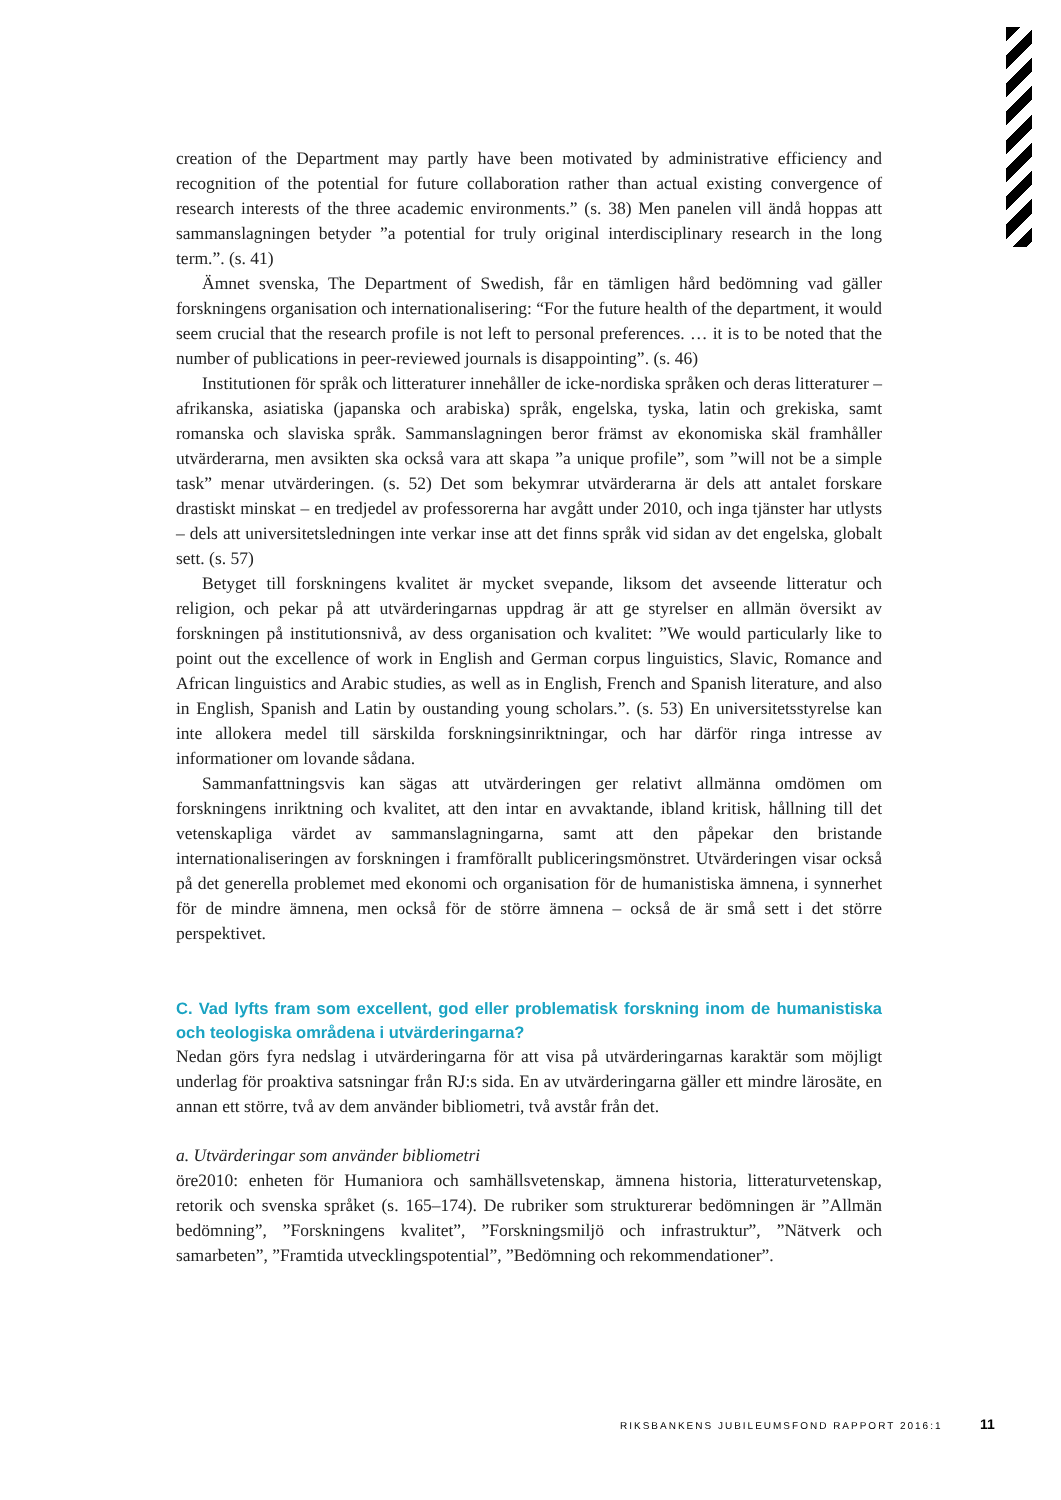creation of the Department may partly have been motivated by administrative efficiency and recognition of the potential for future collaboration rather than actual existing convergence of research interests of the three academic environments.” (s. 38) Men panelen vill ändå hoppas att sammanslagningen betyder ”a potential for truly original interdisciplinary research in the long term.”. (s. 41)
Ämnet svenska, The Department of Swedish, får en tämligen hård bedömning vad gäller forskningens organisation och internationalisering: “For the future health of the department, it would seem crucial that the research profile is not left to personal preferences. … it is to be noted that the number of publications in peer-reviewed journals is disappointing”. (s. 46)
Institutionen för språk och litteraturer innehåller de icke-nordiska språken och deras litteraturer – afrikanska, asiatiska (japanska och arabiska) språk, engelska, tyska, latin och grekiska, samt romanska och slaviska språk. Sammanslagningen beror främst av ekonomiska skäl framhåller utvärderarna, men avsikten ska också vara att skapa ”a unique profile”, som ”will not be a simple task” menar utvärderingen. (s. 52) Det som bekymrar utvärderarna är dels att antalet forskare drastiskt minskat – en tredjedel av professorerna har avgått under 2010, och inga tjänster har utlysts – dels att universitetsledningen inte verkar inse att det finns språk vid sidan av det engelska, globalt sett. (s. 57)
Betyget till forskningens kvalitet är mycket svepande, liksom det avseende litteratur och religion, och pekar på att utvärderingarnas uppdrag är att ge styrelser en allmän översikt av forskningen på institutionsnivå, av dess organisation och kvalitet: ”We would particularly like to point out the excellence of work in English and German corpus linguistics, Slavic, Romance and African linguistics and Arabic studies, as well as in English, French and Spanish literature, and also in English, Spanish and Latin by oustanding young scholars.”. (s. 53) En universitetsstyrelse kan inte allokera medel till särskilda forskningsinriktningar, och har därför ringa intresse av informationer om lovande sådana.
Sammanfattningsvis kan sägas att utvärderingen ger relativt allmänna omdömen om forskningens inriktning och kvalitet, att den intar en avvaktande, ibland kritisk, hållning till det vetenskapliga värdet av sammanslagningarna, samt att den påpekar den bristande internationaliseringen av forskningen i framförallt publiceringsmönstret. Utvärderingen visar också på det generella problemet med ekonomi och organisation för de humanistiska ämnena, i synnerhet för de mindre ämnena, men också för de större ämnena – också de är små sett i det större perspektivet.
C. Vad lyfts fram som excellent, god eller problematisk forskning inom de humanistiska och teologiska områdena i utvärderingarna?
Nedan görs fyra nedslag i utvärderingarna för att visa på utvärderingarnas karaktär som möjligt underlag för proaktiva satsningar från RJ:s sida. En av utvärderingarna gäller ett mindre lärosäte, en annan ett större, två av dem använder bibliometri, två avstår från det.
a. Utvärderingar som använder bibliometri
öre2010: enheten för Humaniora och samhällsvetenskap, ämnena historia, litteraturvetenskap, retorik och svenska språket (s. 165–174). De rubriker som strukturerar bedömningen är ”Allmän bedömning”, ”Forskningens kvalitet”, ”Forskningsmiljö och infrastruktur”, ”Nätverk och samarbeten”, ”Framtida utvecklingspotential”, ”Bedömning och rekommendationer”.
RIKSBANKENS JUBILEUMSFOND RAPPORT 2016:1 11